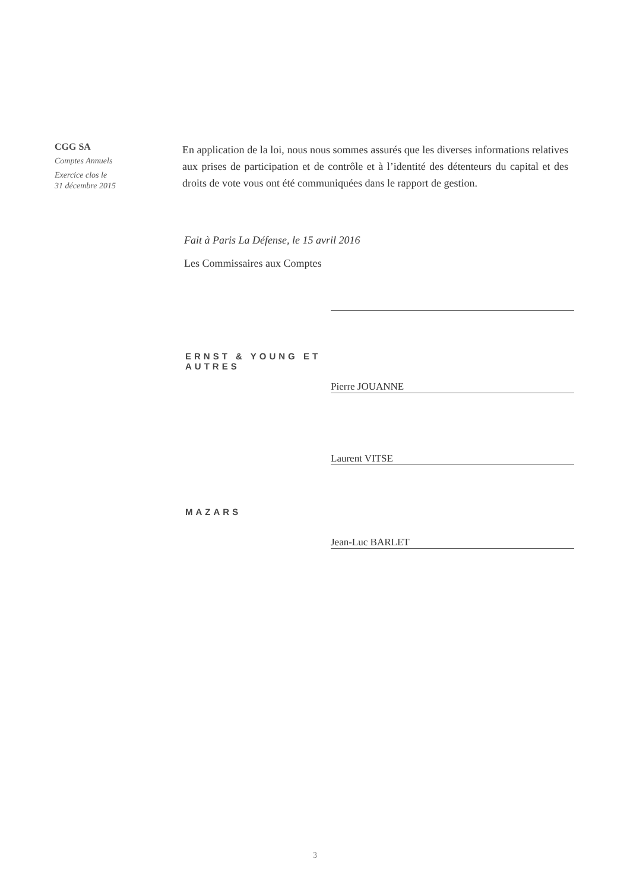CGG SA
Comptes Annuels
Exercice clos le
31 décembre 2015
En application de la loi, nous nous sommes assurés que les diverses informations relatives aux prises de participation et de contrôle et à l’identité des détenteurs du capital et des droits de vote vous ont été communiquées dans le rapport de gestion.
Fait à Paris La Défense, le 15 avril 2016
Les Commissaires aux Comptes
ERNST & YOUNG ET AUTRES
Pierre JOUANNE
Laurent VITSE
MAZARS
Jean-Luc BARLET
3